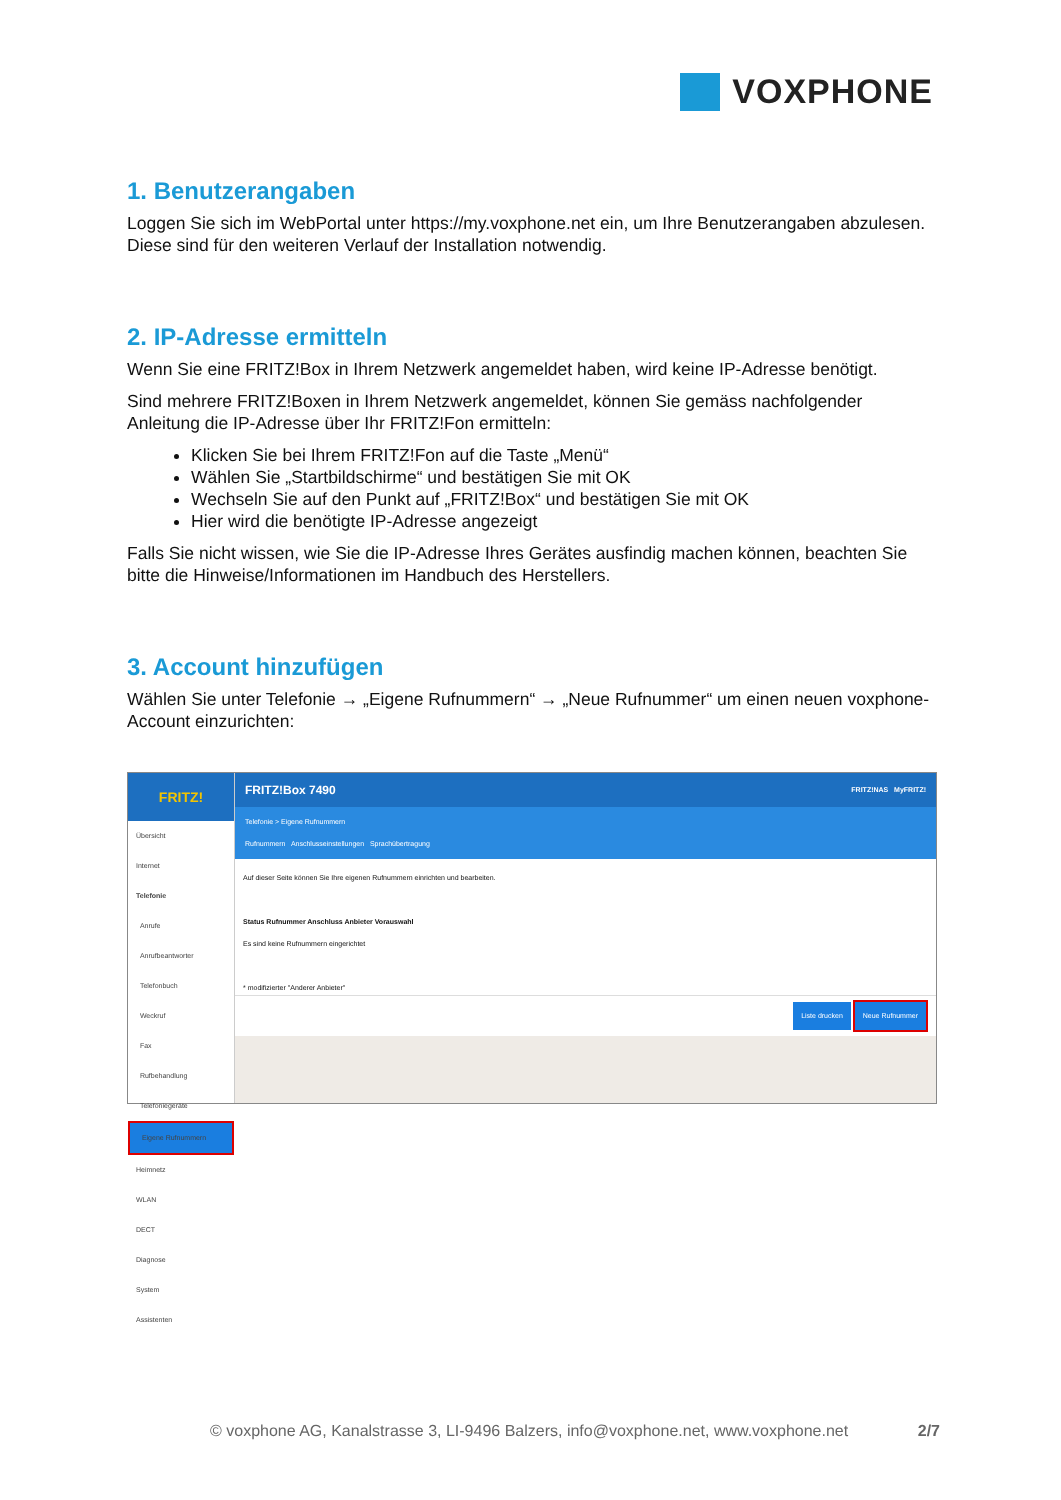VOXPHONE
1. Benutzerangaben
Loggen Sie sich im WebPortal unter https://my.voxphone.net ein, um Ihre Benutzerangaben abzulesen. Diese sind für den weiteren Verlauf der Installation notwendig.
2. IP-Adresse ermitteln
Wenn Sie eine FRITZ!Box in Ihrem Netzwerk angemeldet haben, wird keine IP-Adresse benötigt.
Sind mehrere FRITZ!Boxen in Ihrem Netzwerk angemeldet, können Sie gemäss nachfolgender Anleitung die IP-Adresse über Ihr FRITZ!Fon ermitteln:
Klicken Sie bei Ihrem FRITZ!Fon auf die Taste „Menü“
Wählen Sie „Startbildschirme“ und bestätigen Sie mit OK
Wechseln Sie auf den Punkt auf „FRITZ!Box“ und bestätigen Sie mit OK
Hier wird die benötigte IP-Adresse angezeigt
Falls Sie nicht wissen, wie Sie die IP-Adresse Ihres Gerätes ausfindig machen können, beachten Sie bitte die Hinweise/Informationen im Handbuch des Herstellers.
3. Account hinzufügen
Wählen Sie unter Telefonie → „Eigene Rufnummern“ → „Neue Rufnummer“ um einen neuen voxphone-Account einzurichten:
FRITZ!
Übersicht
Internet
Telefonie
Anrufe
Anrufbeantworter
Telefonbuch
Weckruf
Fax
Rufbehandlung
Telefoniegeräte
Eigene Rufnummern
Heimnetz
WLAN
DECT
Diagnose
System
Assistenten
FRITZ!Box 7490 FRITZ!NAS MyFRITZ!
Telefonie > Eigene Rufnummern
Rufnummern Anschlusseinstellungen Sprachübertragung
Auf dieser Seite können Sie Ihre eigenen Rufnummern einrichten und bearbeiten.
Status Rufnummer Anschluss Anbieter Vorauswahl
Es sind keine Rufnummern eingerichtet
* modifizierter "Anderer Anbieter"
Liste drucken Neue Rufnummer
© voxphone AG, Kanalstrasse 3, LI-9496 Balzers, info@voxphone.net, www.voxphone.net 2/7